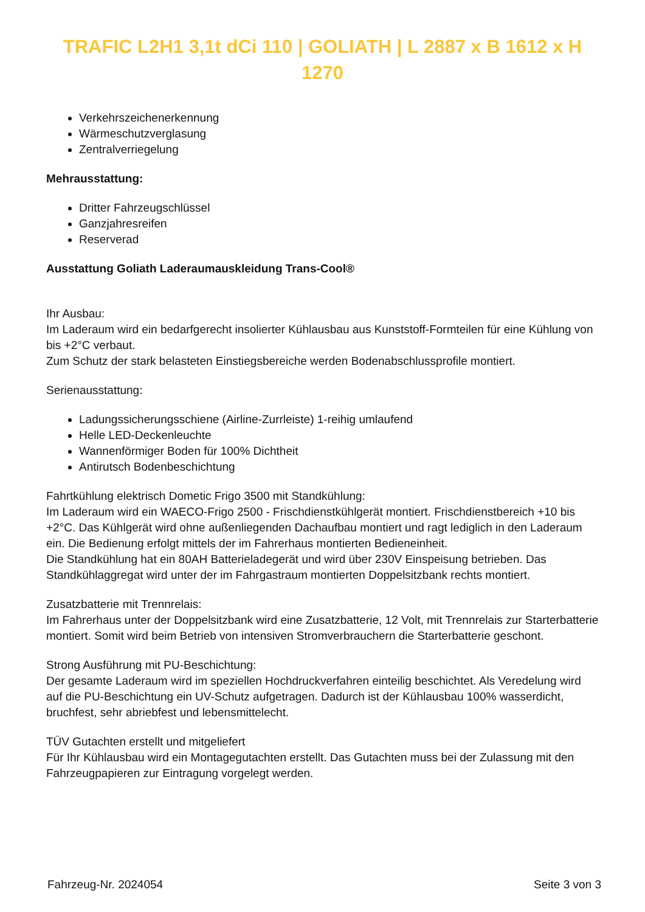TRAFIC L2H1 3,1t dCi 110 | GOLIATH | L 2887 x B 1612 x H 1270
Verkehrszeichenerkennung
Wärmeschutzverglasung
Zentralverriegelung
Mehrausstattung:
Dritter Fahrzeugschlüssel
Ganzjahresreifen
Reserverad
Ausstattung Goliath Laderaumauskleidung Trans-Cool®
Ihr Ausbau:
Im Laderaum wird ein bedarfgerecht insolierter Kühlausbau aus Kunststoff-Formteilen für eine Kühlung von bis +2°C verbaut.
Zum Schutz der stark belasteten Einstiegsbereiche werden Bodenabschlussprofile montiert.
Serienausstattung:
Ladungssicherungsschiene (Airline-Zurrleiste) 1-reihig umlaufend
Helle LED-Deckenleuchte
Wannenförmiger Boden für 100% Dichtheit
Antirutsch Bodenbeschichtung
Fahrtkühlung elektrisch Dometic Frigo 3500 mit Standkühlung:
Im Laderaum wird ein WAECO-Frigo 2500 - Frischdienstkühlgerät montiert. Frischdienstbereich +10 bis +2°C. Das Kühlgerät wird ohne außenliegenden Dachaufbau montiert und ragt lediglich in den Laderaum ein. Die Bedienung erfolgt mittels der im Fahrerhaus montierten Bedieneinheit.
Die Standkühlung hat ein 80AH Batterieladegerät und wird über 230V Einspeisung betrieben. Das Standkühlaggregat wird unter der im Fahrgastraum montierten Doppelsitzbank rechts montiert.
Zusatzbatterie mit Trennrelais:
Im Fahrerhaus unter der Doppelsitzbank wird eine Zusatzbatterie, 12 Volt, mit Trennrelais zur Starterbatterie montiert. Somit wird beim Betrieb von intensiven Stromverbrauchern die Starterbatterie geschont.
Strong Ausführung mit PU-Beschichtung:
Der gesamte Laderaum wird im speziellen Hochdruckverfahren einteilig beschichtet. Als Veredelung wird auf die PU-Beschichtung ein UV-Schutz aufgetragen. Dadurch ist der Kühlausbau 100% wasserdicht, bruchfest, sehr abriebfest und lebensmittelecht.
TÜV Gutachten erstellt und mitgeliefert
Für Ihr Kühlausbau wird ein Montagegutachten erstellt. Das Gutachten muss bei der Zulassung mit den Fahrzeugpapieren zur Eintragung vorgelegt werden.
Fahrzeug-Nr. 2024054 Seite 3 von 3